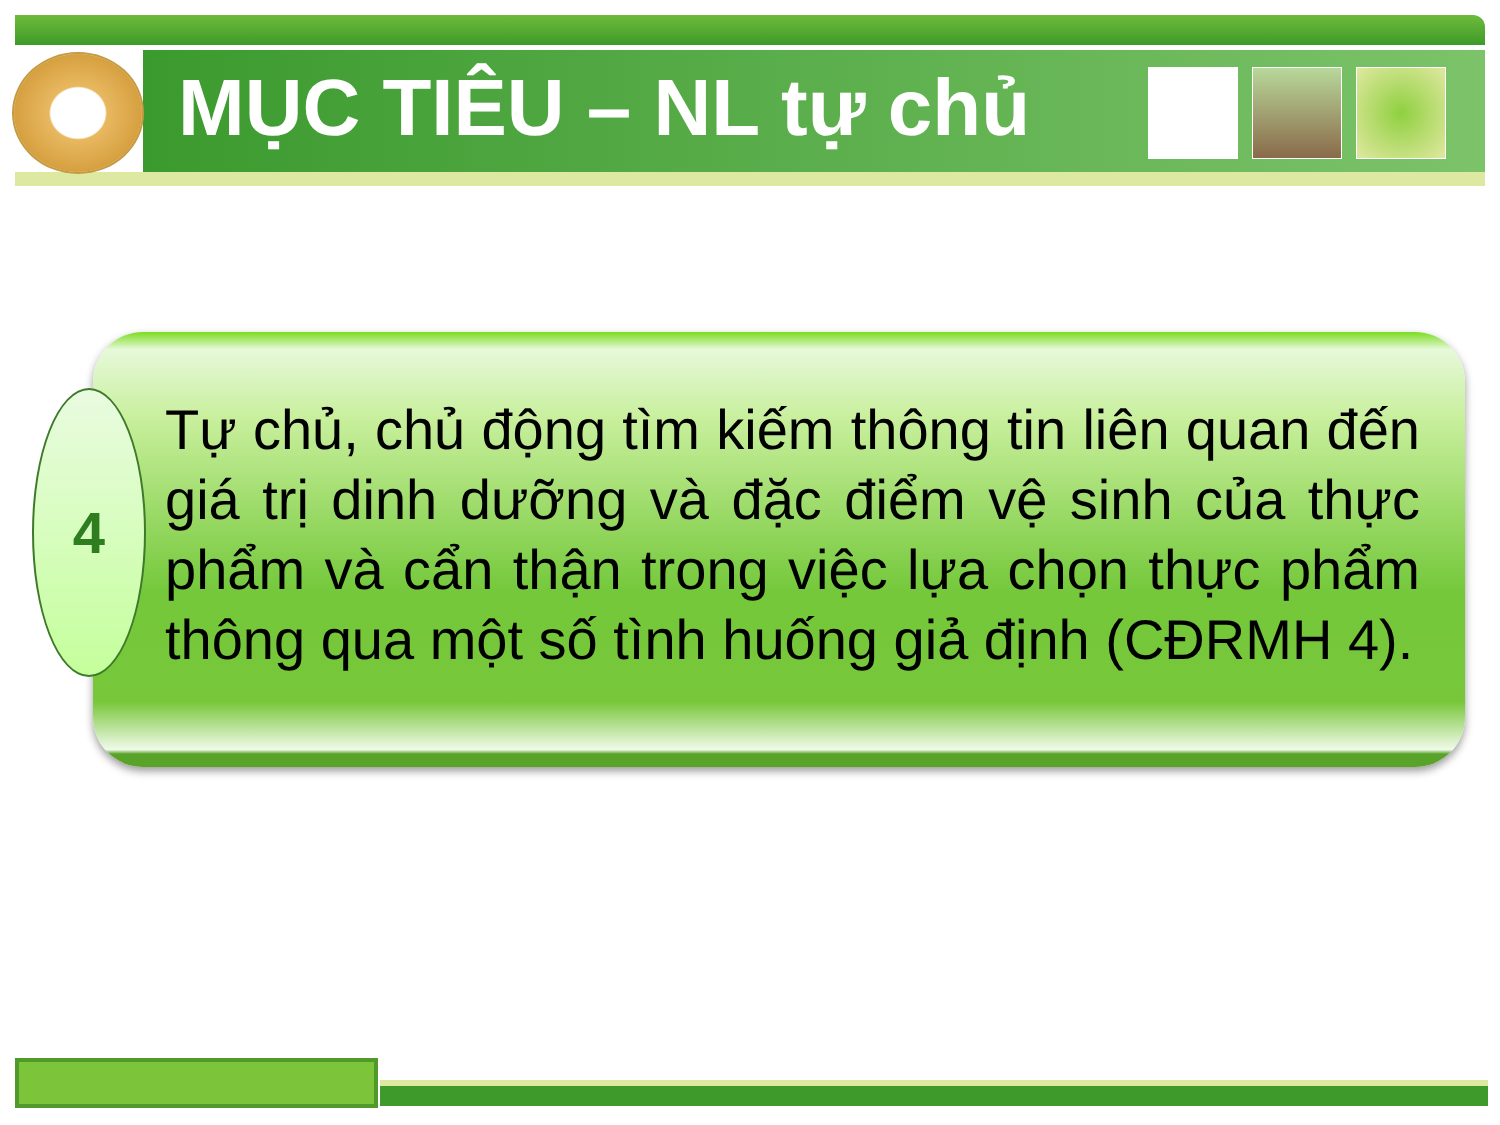MỤC TIÊU – NL tự chủ
4
Tự chủ, chủ động tìm kiếm thông tin liên quan đến giá trị dinh dưỡng và đặc điểm vệ sinh của thực phẩm và cẩn thận trong việc lựa chọn thực phẩm thông qua một số tình huống giả định (CĐRMH 4).